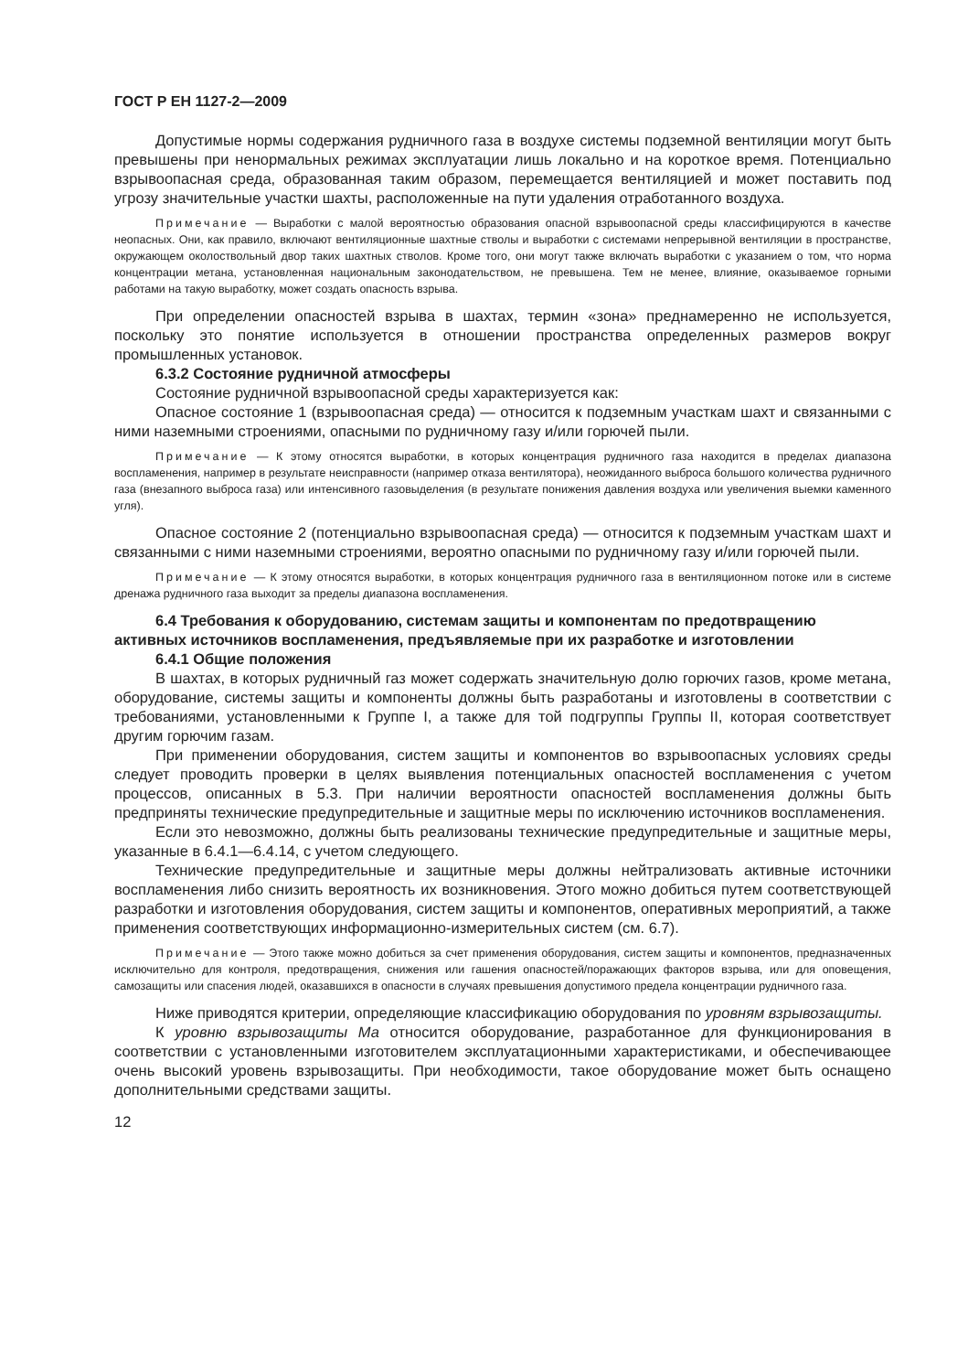ГОСТ Р ЕН 1127-2—2009
Допустимые нормы содержания рудничного газа в воздухе системы подземной вентиляции могут быть превышены при ненормальных режимах эксплуатации лишь локально и на короткое время. Потенциально взрывоопасная среда, образованная таким образом, перемещается вентиляцией и может поставить под угрозу значительные участки шахты, расположенные на пути удаления отработанного воздуха.
Примечание — Выработки с малой вероятностью образования опасной взрывоопасной среды классифицируются в качестве неопасных. Они, как правило, включают вентиляционные шахтные стволы и выработки с системами непрерывной вентиляции в пространстве, окружающем околоствольный двор таких шахтных стволов. Кроме того, они могут также включать выработки с указанием о том, что норма концентрации метана, установленная национальным законодательством, не превышена. Тем не менее, влияние, оказываемое горными работами на такую выработку, может создать опасность взрыва.
При определении опасностей взрыва в шахтах, термин «зона» преднамеренно не используется, поскольку это понятие используется в отношении пространства определенных размеров вокруг промышленных установок.
6.3.2 Состояние рудничной атмосферы
Состояние рудничной взрывоопасной среды характеризуется как:
Опасное состояние 1 (взрывоопасная среда) — относится к подземным участкам шахт и связанными с ними наземными строениями, опасными по рудничному газу и/или горючей пыли.
Примечание — К этому относятся выработки, в которых концентрация рудничного газа находится в пределах диапазона воспламенения, например в результате неисправности (например отказа вентилятора), неожиданного выброса большого количества рудничного газа (внезапного выброса газа) или интенсивного газовыделения (в результате понижения давления воздуха или увеличения выемки каменного угля).
Опасное состояние 2 (потенциально взрывоопасная среда) — относится к подземным участкам шахт и связанными с ними наземными строениями, вероятно опасными по рудничному газу и/или горючей пыли.
Примечание — К этому относятся выработки, в которых концентрация рудничного газа в вентиляционном потоке или в системе дренажа рудничного газа выходит за пределы диапазона воспламенения.
6.4 Требования к оборудованию, системам защиты и компонентам по предотвращению активных источников воспламенения, предъявляемые при их разработке и изготовлении
6.4.1 Общие положения
В шахтах, в которых рудничный газ может содержать значительную долю горючих газов, кроме метана, оборудование, системы защиты и компоненты должны быть разработаны и изготовлены в соответствии с требованиями, установленными к Группе I, а также для той подгруппы Группы II, которая соответствует другим горючим газам.
При применении оборудования, систем защиты и компонентов во взрывоопасных условиях среды следует проводить проверки в целях выявления потенциальных опасностей воспламенения с учетом процессов, описанных в 5.3. При наличии вероятности опасностей воспламенения должны быть предприняты технические предупредительные и защитные меры по исключению источников воспламенения.
Если это невозможно, должны быть реализованы технические предупредительные и защитные меры, указанные в 6.4.1—6.4.14, с учетом следующего.
Технические предупредительные и защитные меры должны нейтрализовать активные источники воспламенения либо снизить вероятность их возникновения. Этого можно добиться путем соответствующей разработки и изготовления оборудования, систем защиты и компонентов, оперативных мероприятий, а также применения соответствующих информационно-измерительных систем (см. 6.7).
Примечание — Этого также можно добиться за счет применения оборудования, систем защиты и компонентов, предназначенных исключительно для контроля, предотвращения, снижения или гашения опасностей/поражающих факторов взрыва, или для оповещения, самозащиты или спасения людей, оказавшихся в опасности в случаях превышения допустимого предела концентрации рудничного газа.
Ниже приводятся критерии, определяющие классификацию оборудования по уровням взрывозащиты.
К уровню взрывозащиты Ма относится оборудование, разработанное для функционирования в соответствии с установленными изготовителем эксплуатационными характеристиками, и обеспечивающее очень высокий уровень взрывозащиты. При необходимости, такое оборудование может быть оснащено дополнительными средствами защиты.
12